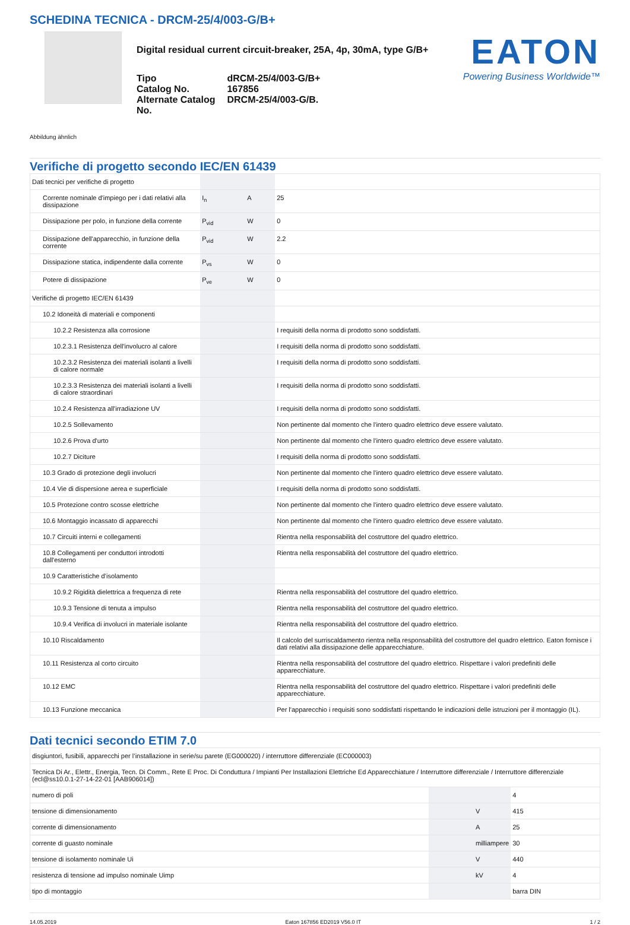SCHEDINA TECNICA - DRCM-25/4/003-G/B+
Digital residual current circuit-breaker, 25A, 4p, 30mA, type G/B+
| Tipo | dRCM-25/4/003-G/B+ |
| Catalog No. | 167856 |
| Alternate Catalog No. | DRCM-25/4/003-G/B. |
EATON
Powering Business Worldwide™
Abbildung ähnlich
Verifiche di progetto secondo IEC/EN 61439
| Dati tecnici per verifiche di progetto | | | |
| Corrente nominale d'impiego per i dati relativi alla dissipazione | I<sub>n</sub> | A | 25 |
| Dissipazione per polo, in funzione della corrente | P<sub>vid</sub> | W | 0 |
| Dissipazione dell'apparecchio, in funzione della corrente | P<sub>vid</sub> | W | 2.2 |
| Dissipazione statica, indipendente dalla corrente | P<sub>vs</sub> | W | 0 |
| Potere di dissipazione | P<sub>ve</sub> | W | 0 |
| Verifiche di progetto IEC/EN 61439 | | | |
| 10.2 Idoneità di materiali e componenti | | | |
| 10.2.2 Resistenza alla corrosione | | | I requisiti della norma di prodotto sono soddisfatti. |
| 10.2.3.1 Resistenza dell'involucro al calore | | | I requisiti della norma di prodotto sono soddisfatti. |
| 10.2.3.2 Resistenza dei materiali isolanti a livelli di calore normale | | | I requisiti della norma di prodotto sono soddisfatti. |
| 10.2.3.3 Resistenza dei materiali isolanti a livelli di calore straordinari | | | I requisiti della norma di prodotto sono soddisfatti. |
| 10.2.4 Resistenza all'irradiazione UV | | | I requisiti della norma di prodotto sono soddisfatti. |
| 10.2.5 Sollevamento | | | Non pertinente dal momento che l'intero quadro elettrico deve essere valutato. |
| 10.2.6 Prova d'urto | | | Non pertinente dal momento che l'intero quadro elettrico deve essere valutato. |
| 10.2.7 Diciture | | | I requisiti della norma di prodotto sono soddisfatti. |
| 10.3 Grado di protezione degli involucri | | | Non pertinente dal momento che l'intero quadro elettrico deve essere valutato. |
| 10.4 Vie di dispersione aerea e superficiale | | | I requisiti della norma di prodotto sono soddisfatti. |
| 10.5 Protezione contro scosse elettriche | | | Non pertinente dal momento che l'intero quadro elettrico deve essere valutato. |
| 10.6 Montaggio incassato di apparecchi | | | Non pertinente dal momento che l'intero quadro elettrico deve essere valutato. |
| 10.7 Circuiti interni e collegamenti | | | Rientra nella responsabilità del costruttore del quadro elettrico. |
| 10.8 Collegamenti per conduttori introdotti dall'esterno | | | Rientra nella responsabilità del costruttore del quadro elettrico. |
| 10.9 Caratteristiche d’isolamento | | | |
| 10.9.2 Rigidità dielettrica a frequenza di rete | | | Rientra nella responsabilità del costruttore del quadro elettrico. |
| 10.9.3 Tensione di tenuta a impulso | | | Rientra nella responsabilità del costruttore del quadro elettrico. |
| 10.9.4 Verifica di involucri in materiale isolante | | | Rientra nella responsabilità del costruttore del quadro elettrico. |
| 10.10 Riscaldamento | | | Il calcolo del surriscaldamento rientra nella responsabilità del costruttore del quadro elettrico. Eaton fornisce i dati relativi alla dissipazione delle apparecchiature. |
| 10.11 Resistenza al corto circuito | | | Rientra nella responsabilità del costruttore del quadro elettrico. Rispettare i valori predefiniti delle apparecchiature. |
| 10.12 EMC | | | Rientra nella responsabilità del costruttore del quadro elettrico. Rispettare i valori predefiniti delle apparecchiature. |
| 10.13 Funzione meccanica | | | Per l'apparecchio i requisiti sono soddisfatti rispettando le indicazioni delle istruzioni per il montaggio (IL). |
Dati tecnici secondo ETIM 7.0
| disgiuntori, fusibili, apparecchi per l’installazione in serie/su parete (EG000020) / interruttore differenziale (EC000003) | | | |
| Tecnica Di Ar., Elettr., Energia, Tecn. Di Comm., Rete E Proc. Di Conduttura / Impianti Per Installazioni Elettriche Ed Apparecchiature / Interruttore differenziale / Interruttore differenziale (ecl@ss10.0.1-27-14-22-01 [AAB906014]) | | | |
| numero di poli | | | 4 |
| tensione di dimensionamento | | V | 415 |
| corrente di dimensionamento | | A | 25 |
| corrente di guasto nominale | | milliampere | 30 |
| tensione di isolamento nominale Ui | | V | 440 |
| resistenza di tensione ad impulso nominale Uimp | | kV | 4 |
| tipo di montaggio | | | barra DIN |
14.05.2019 Eaton 167856 ED2019 V56.0 IT 1 / 2